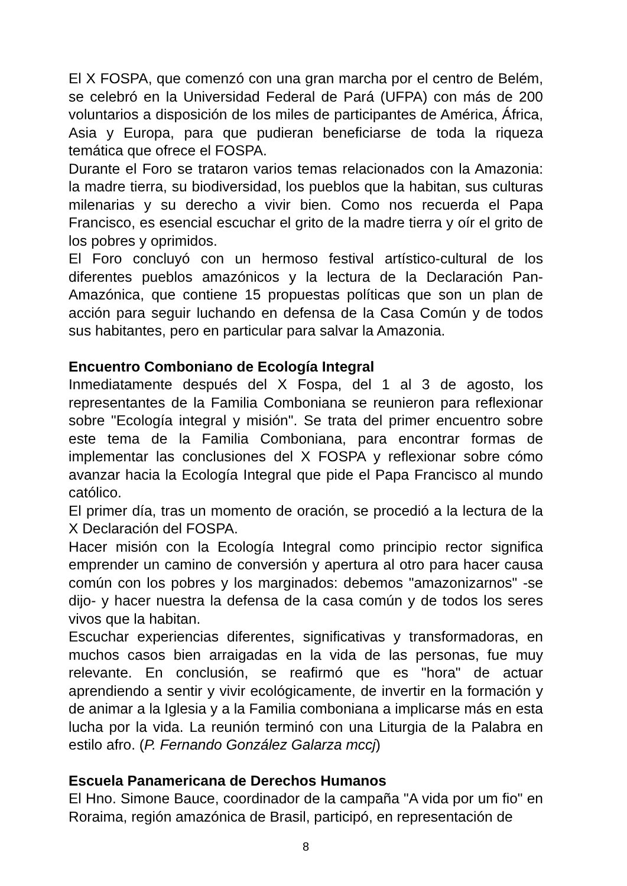El X FOSPA, que comenzó con una gran marcha por el centro de Belém, se celebró en la Universidad Federal de Pará (UFPA) con más de 200 voluntarios a disposición de los miles de participantes de América, África, Asia y Europa, para que pudieran beneficiarse de toda la riqueza temática que ofrece el FOSPA.
Durante el Foro se trataron varios temas relacionados con la Amazonia: la madre tierra, su biodiversidad, los pueblos que la habitan, sus culturas milenarias y su derecho a vivir bien. Como nos recuerda el Papa Francisco, es esencial escuchar el grito de la madre tierra y oír el grito de los pobres y oprimidos.
El Foro concluyó con un hermoso festival artístico-cultural de los diferentes pueblos amazónicos y la lectura de la Declaración Pan-Amazónica, que contiene 15 propuestas políticas que son un plan de acción para seguir luchando en defensa de la Casa Común y de todos sus habitantes, pero en particular para salvar la Amazonia.
Encuentro Comboniano de Ecología Integral
Inmediatamente después del X Fospa, del 1 al 3 de agosto, los representantes de la Familia Comboniana se reunieron para reflexionar sobre "Ecología integral y misión". Se trata del primer encuentro sobre este tema de la Familia Comboniana, para encontrar formas de implementar las conclusiones del X FOSPA y reflexionar sobre cómo avanzar hacia la Ecología Integral que pide el Papa Francisco al mundo católico.
El primer día, tras un momento de oración, se procedió a la lectura de la X Declaración del FOSPA.
Hacer misión con la Ecología Integral como principio rector significa emprender un camino de conversión y apertura al otro para hacer causa común con los pobres y los marginados: debemos "amazonizarnos" -se dijo- y hacer nuestra la defensa de la casa común y de todos los seres vivos que la habitan.
Escuchar experiencias diferentes, significativas y transformadoras, en muchos casos bien arraigadas en la vida de las personas, fue muy relevante. En conclusión, se reafirmó que es "hora" de actuar aprendiendo a sentir y vivir ecológicamente, de invertir en la formación y de animar a la Iglesia y a la Familia comboniana a implicarse más en esta lucha por la vida. La reunión terminó con una Liturgia de la Palabra en estilo afro. (P. Fernando González Galarza mccj)
Escuela Panamericana de Derechos Humanos
El Hno. Simone Bauce, coordinador de la campaña "A vida por um fio" en Roraima, región amazónica de Brasil, participó, en representación de
8